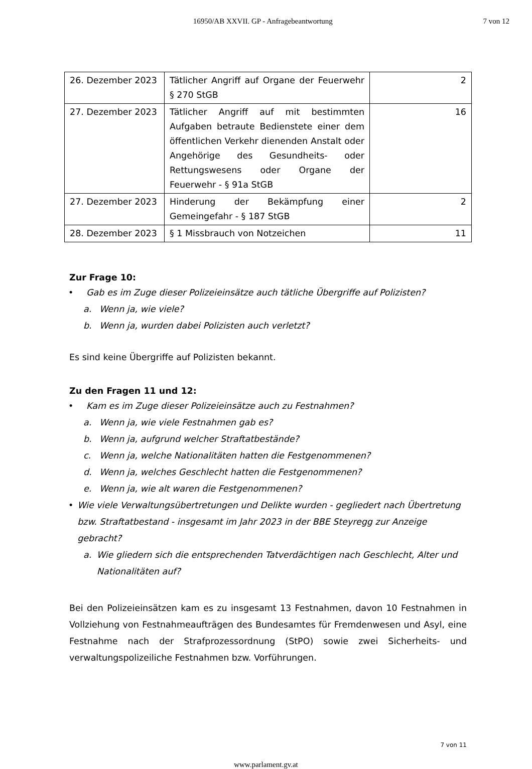16950/AB XXVII. GP - Anfragebeantwortung
7 von 12
| 26. Dezember 2023 | Tätlicher Angriff auf Organe der Feuerwehr § 270 StGB | 2 |
| 27. Dezember 2023 | Tätlicher Angriff auf mit bestimmten Aufgaben betraute Bedienstete einer dem öffentlichen Verkehr dienenden Anstalt oder Angehörige des Gesundheits- oder Rettungswesens oder Organe der Feuerwehr - § 91a StGB | 16 |
| 27. Dezember 2023 | Hinderung der Bekämpfung einer Gemeingefahr - § 187 StGB | 2 |
| 28. Dezember 2023 | § 1 Missbrauch von Notzeichen | 11 |
Zur Frage 10:
• Gab es im Zuge dieser Polizeieinsätze auch tätliche Übergriffe auf Polizisten?
a. Wenn ja, wie viele?
b. Wenn ja, wurden dabei Polizisten auch verletzt?
Es sind keine Übergriffe auf Polizisten bekannt.
Zu den Fragen 11 und 12:
• Kam es im Zuge dieser Polizeieinsätze auch zu Festnahmen?
a. Wenn ja, wie viele Festnahmen gab es?
b. Wenn ja, aufgrund welcher Straftatbestände?
c. Wenn ja, welche Nationalitäten hatten die Festgenommenen?
d. Wenn ja, welches Geschlecht hatten die Festgenommenen?
e. Wenn ja, wie alt waren die Festgenommenen?
• Wie viele Verwaltungsübertretungen und Delikte wurden - gegliedert nach Übertretung bzw. Straftatbestand - insgesamt im Jahr 2023 in der BBE Steyregg zur Anzeige gebracht?
a. Wie gliedern sich die entsprechenden Tatverdächtigen nach Geschlecht, Alter und Nationalitäten auf?
Bei den Polizeieinsätzen kam es zu insgesamt 13 Festnahmen, davon 10 Festnahmen in Vollziehung von Festnahmeaufträgen des Bundesamtes für Fremdenwesen und Asyl, eine Festnahme nach der Strafprozessordnung (StPO) sowie zwei Sicherheits- und verwaltungspolizeiliche Festnahmen bzw. Vorführungen.
7 von 11
www.parlament.gv.at